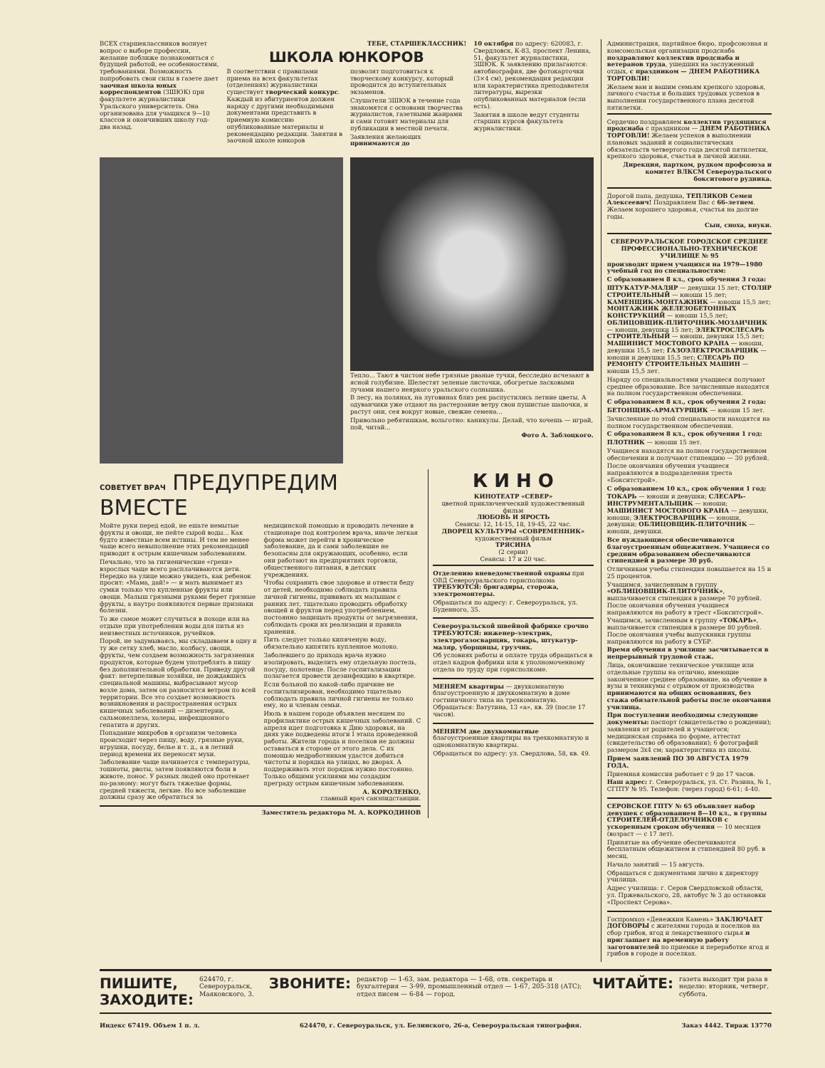ВСЕХ старшеклассников волнует вопрос о выборе профессии, желание поближе познакомиться с будущей работой, ее особенностями, требованиями. Возможность попробовать свои силы в газете дает заочная школа юных корреспондентов (ЗШЮК) при факультете журналистики Уральского университета. Она организована для учащихся 9—10 классов и окончивших школу год-два назад.
ТЕБЕ, СТАРШЕКЛАССНИК!
ШКОЛА ЮНКОРОВ
В соответствии с правилами приема на всех факультетах (отделениях) журналистики существует творческий конкурс. Каждый из абитуриентов должен наряду с другими необходимыми документами представить в приемную комиссию опубликованные материалы и рекомендацию редакции. Занятия в заочной школе юнкоров
позволят подготовиться к творческому конкурсу, который проводится до вступительных экзаменов.
Слушатели ЗШЮК в течение года знакомятся с основами творчества журналистов, газетными жанрами и сами готовят материалы для публикации в местной печати.
Заявления желающих принимаются до
10 октября по адресу: 620083, г. Свердловск, К-83, проспект Ленина, 51, факультет журналистики, ЗШЮК. К заявлению прилагаются: автобиография, две фотокарточки (3×4 см), рекомендация редакции или характеристика преподавателя литературы, вырезки опубликованных материалов (если есть).
Занятия в школе ведут студенты старших курсов факультета журналистики.
Тепло... Тают в чистом небе грязные рваные тучки, бесследно исчезают в ясной голубизне. Шелестят зеленые листочки, обогретые ласковыми лучами нашего неяркого уральского солнышка.
В лесу, на полянах, на луговинах близ рек распустились летние цветы. А одуванчики уже отдают на растерзание ветру свои пушистые шапочки, и растут они, сея вокруг новые, свежие семена...
Привольно ребятишкам, вольготно: каникулы. Делай, что хочешь — играй, пой, читай...
Фото А. Заблоцкого.
СОВЕТУЕТ ВРАЧ ПРЕДУПРЕДИМ ВМЕСТЕ
Мойте руки перед едой, не ешьте немытые фрукты и овощи, не пейте сырой воды... Как будто известные всем истины. И тем не менее чаще всего невыполнение этих рекомендаций приводит к острым кишечным заболеваниям.
Печально, что за гигиенические «грехи» взрослых чаще всего расплачиваются дети. Нередко на улице можно увидеть, как ребенок просит: «Мама, дай!» — и мать вынимает из сумки только что купленные фрукты или овощи. Малыш грязными руками берет грязные фрукты, а наутро появляются первые признаки болезни.
То же самое может случиться в походе или на отдыхе при употреблении воды для питья из неизвестных источников, ручейков.
Порой, не задумываясь, мы складываем в одну и ту же сетку хлеб, масло, колбасу, овощи, фрукты, чем создаем возможность загрязнения продуктов, которые будем употреблять в пищу без дополнительной обработки. Приведу другой факт: нетерпеливые хозяйки, не дождавшись специальной машины, выбрасывают мусор возле дома, затем он разносится ветром по всей территории. Все это создает возможность возникновения и распространения острых кишечных заболеваний — дизентерии, сальмонеллеза, холеры, инфекционного гепатита и других.
Попадание микробов в организм человека происходит через пищу, воду, грязные руки, игрушки, посуду, белье и т. д., а в летний период времени их переносят мухи.
Заболевание чаще начинается с температуры, тошноты, рвоты, затем появляются боли в животе, понос. У разных людей оно протекает по-разному: могут быть тяжелые формы, средней тяжести, легкие. Но все заболевшие должны сразу же обратиться за
медицинской помощью и проводить лечение в стационаре под контролем врача, иначе легкая форма может перейти в хроническое заболевание, да и сами заболевшие не безопасны для окружающих, особенно, если они работают на предприятиях торговли, общественного питания, в детских учреждениях.
Чтобы сохранить свое здоровье и отвести беду от детей, необходимо соблюдать правила личной гигиены, прививать их малышам с ранних лет, тщательно проводить обработку овощей и фруктов перед употреблением, постоянно защищать продукты от загрязнения, соблюдать сроки их реализации и правила хранения.
Пить следует только кипяченую воду, обязательно кипятить купленное молоко.
Заболевшего до прихода врача нужно изолировать, выделить ему отдельную постель, посуду, полотенце. После госпитализации полагается провести дезинфекцию в квартире.
Если больной по какой-либо причине не госпитализирован, необходимо тщательно соблюдать правила личной гигиены не только ему, но и членам семьи.
Июль в нашем городе объявлен месяцем по профилактике острых кишечных заболеваний. С апреля идет подготовка к Дню здоровья, на днях уже подведены итоги I этапа проведенной работы. Жители города и поселков не должны оставаться в стороне от этого дела. С их помощью медработникам удастся добиться чистоты и порядка на улицах, во дворах. А поддерживать этот порядок нужно постоянно. Только общими усилиями мы создадим преграду острым кишечным заболеваниям.
А. КОРОЛЕНКО,
главный врач санэпидстанции.
Заместитель редактора М. А. КОРКОДИНОВ
К И Н О
КИНОТЕАТР «СЕВЕР»
цветной приключенческий художественный фильм
ЛЮБОВЬ И ЯРОСТЬ
Сеансы: 12, 14-15, 18, 19-45, 22 час.
ДВОРЕЦ КУЛЬТУРЫ «СОВРЕМЕННИК»
художественный фильм
ТРЯСИНА
(2 серии)
Сеансы: 17 и 20 час.
Отделению вневедомственной охраны при ОВД Североуральского горисполкома ТРЕБУЮТСЯ: бригадиры, сторожа, электромонтеры.
Обращаться по адресу: г. Североуральск, ул. Буденного, 35.
Североуральской швейной фабрике срочно ТРЕБУЮТСЯ: инженер-электрик, электрогазосварщик, токарь, штукатур-маляр, уборщицы, грузчик.
Об условиях работы и оплате труда обращаться в отдел кадров фабрики или к уполномоченному отдела по труду при горисполкоме.
МЕНЯЕМ квартиры — двухкомнатную благоустроенную и двухкомнатную в доме гостиничного типа на трехкомнатную. Обращаться: Ватутина, 13 «а», кв. 39 (после 17 часов).
МЕНЯЕМ две двухкомнатные благоустроенные квартиры на трехкомнатную и однокомнатную квартиры.
Обращаться по адресу: ул. Свердлова, 58, кв. 49.
Администрация, партийное бюро, профсоюзная и комсомольская организации продснаба поздравляют коллектив продснаба и ветеранов труда, ушедших на заслуженный отдых, с праздником — ДНЕМ РАБОТНИКА ТОРГОВЛИ!
Желаем вам и вашим семьям крепкого здоровья, личного счастья и больших трудовых успехов в выполнении государственного плана десятой пятилетки.
Сердечно поздравляем коллектив трудящихся продснаба с праздником — ДНЕМ РАБОТНИКА ТОРГОВЛИ! Желаем успехов в выполнении плановых заданий и социалистических обязательств четвертого года десятой пятилетки, крепкого здоровья, счастья в личной жизни.
Дирекция, партком, рудком профсоюза и комитет ВЛКСМ Североуральского бокситового рудника.
Дорогой папа, дедушка, ТЕПЛЯКОВ Семен Алексеевич! Поздравляем Вас с 66-летием. Желаем хорошего здоровья, счастья на долгие годы.
Сын, сноха, внуки.
СЕВЕРОУРАЛЬСКОЕ ГОРОДСКОЕ СРЕДНЕЕ ПРОФЕССИОНАЛЬНО-ТЕХНИЧЕСКОЕ УЧИЛИЩЕ № 95
производит прием учащихся на 1979—1980 учебный год по специальностям:
С образованием 8 кл., срок обучения 3 года:
ШТУКАТУР-МАЛЯР — девушки 15 лет; СТОЛЯР СТРОИТЕЛЬНЫЙ — юноши 15 лет; КАМЕНЩИК-МОНТАЖНИК — юноши 15,5 лет; МОНТАЖНИК ЖЕЛЕЗОБЕТОННЫХ КОНСТРУКЦИЙ — юноши 15,5 лет; ОБЛИЦОВЩИК-ПЛИТОЧНИК-МОЗАИЧНИК — юноши, девушки 15 лет; ЭЛЕКТРОСЛЕСАРЬ СТРОИТЕЛЬНЫЙ — юноши, девушки 15,5 лет; МАШИНИСТ МОСТОВОГО КРАНА — юноши, девушки 15,5 лет; ГАЗОЭЛЕКТРОСВАРЩИК — юноши и девушки 15,5 лет; СЛЕСАРЬ ПО РЕМОНТУ СТРОИТЕЛЬНЫХ МАШИН — юноши 15,5 лет.
Наряду со специальностями учащиеся получают среднее образование. Все зачисленные находятся на полном государственном обеспечении.
С образованием 8 кл., срок обучения 2 года:
БЕТОНЩИК-АРМАТУРЩИК — юноши 15 лет.
Зачисленные по этой специальности находятся на полном государственном обеспечении.
С образованием 8 кл., срок обучения 1 год:
ПЛОТНИК — юноши 15 лет.
Учащиеся находятся на полном государственном обеспечении и получают стипендию — 30 рублей.
После окончания обучения учащиеся направляются в подразделения треста «Бокситстрой».
С образованием 10 кл., срок обучения 1 год:
ТОКАРЬ — юноши и девушки; СЛЕСАРЬ-ИНСТРУМЕНТАЛЬЩИК — юноши; МАШИНИСТ МОСТОВОГО КРАНА — девушки, юноши; ЭЛЕКТРОСВАРЩИК — юноши, девушки; ОБЛИЦОВЩИК-ПЛИТОЧНИК — юноши, девушки.
Все нуждающиеся обеспечиваются благоустроенным общежитием. Учащиеся со средним образованием обеспечиваются стипендией в размере 30 руб.
Отличникам учебы стипендия повышается на 15 и 25 процентов.
Учащимся, зачисленным в группу «ОБЛИЦОВЩИК-ПЛИТОЧНИК», выплачивается стипендия в размере 70 рублей. После окончания обучения учащиеся направляются на работу в трест «Бокситстрой».
Учащимся, зачисленным в группу «ТОКАРЬ», выплачивается стипендия в размере 80 рублей. После окончания учебы выпускники группы направляются на работу в СУБР.
Время обучения в училище засчитывается в непрерывный трудовой стаж.
Лица, окончившие техническое училище или отдельные группы на отлично, имеющие законченное среднее образование, на обучение в вузы и техникумы с отрывом от производства принимаются на общих основаниях, без стажа обязательной работы после окончания училища.
При поступлении необходимы следующие документы: паспорт (свидетельство о рождении); заявления от родителей и учащегося; медицинская справка по форме, аттестат (свидетельство об образовании); 6 фотографий размером 3х4 см; характеристика из школы.
Прием заявлений ПО 30 АВГУСТА 1979 ГОДА.
Приемная комиссия работает с 9 до 17 часов.
Наш адрес: г. Североуральск, ул. Ст. Разина, № 1, СГПТУ № 95. Телефон: (через город) 6-61; 4-40.
СЕРОВСКОЕ ГПТУ № 65 объявляет набор девушек с образованием 8—10 кл., в группы СТРОИТЕЛЕЙ-ОТДЕЛОЧНИКОВ с ускоренным сроком обучения — 10 месяцев (возраст — с 17 лет).
Принятые на обучение обеспечиваются бесплатным общежитием и стипендией 80 руб. в месяц.
Начало занятий — 15 августа.
Обращаться с документами лично к директору училища.
Адрес училища: г. Серов Свердловской области, ул. Пржевальского, 28, автобус № 3 до остановки «Проспект Серова».
Госпромхоз «Денежкин Камень» ЗАКЛЮЧАЕТ ДОГОВОРЫ с жителями города и поселков на сбор грибов, ягод и лекарственного сырья и приглашает на временную работу заготовителей по приемке и переработке ягод и грибов в городе и поселках.
ПИШИТЕ, ЗАХОДИТЕ: 624470, г. Североуральск, Маяковского, 3. ЗВОНИТЕ: редактор — 1-63, зам. редактора — 1-68, отв. секретарь и бухгалтерия — 3-99, промышленный отдел — 1-67, 205-318 (АТС); отдел писем — 6-84 — город. ЧИТАЙТЕ: газета выходит три раза в неделю: вторник, четверг, суббота.
Индекс 67419. Объем 1 п. л. 624470, г. Североуральск, ул. Белинского, 26-а, Североуральская типография. Заказ 4442. Тираж 13770